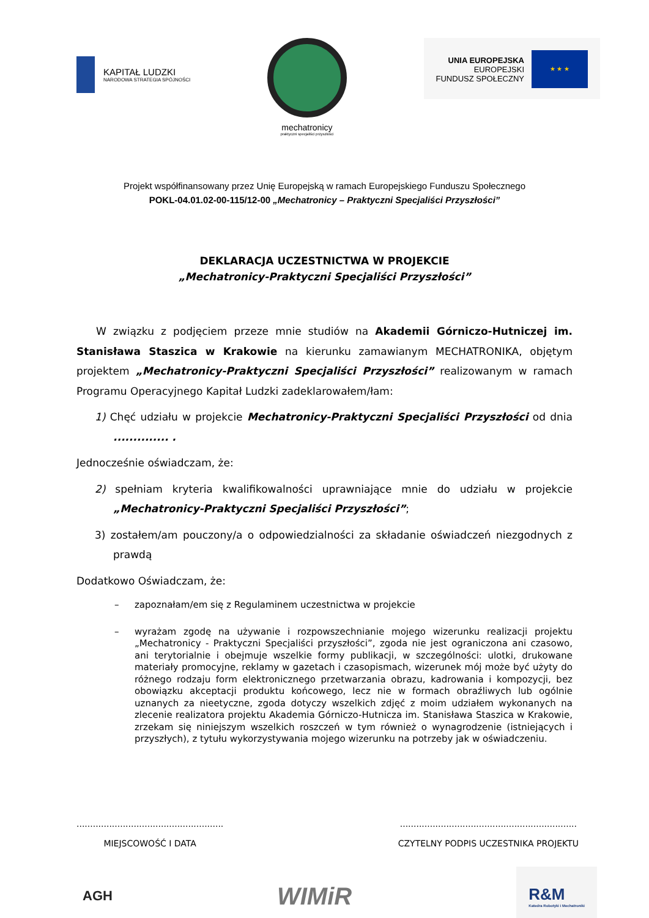KAPITAŁ LUDZKI
NARODOWA STRATEGIA SPÓJNOŚCI
mechatronicy
praktyczni specjaliści przyszłości
UNIA EUROPEJSKA
EUROPEJSKI
FUNDUSZ SPOŁECZNY
★ ★ ★
Projekt współfinansowany przez Unię Europejską w ramach Europejskiego Funduszu Społecznego
POKL-04.01.02-00-115/12-00 „Mechatronicy – Praktyczni Specjaliści Przyszłości”
DEKLARACJA UCZESTNICTWA W PROJEKCIE
„Mechatronicy-Praktyczni Specjaliści Przyszłości”
W związku z podjęciem przeze mnie studiów na Akademii Górniczo-Hutniczej im. Stanisława Staszica w Krakowie na kierunku zamawianym MECHATRONIKA, objętym projektem „Mechatronicy-Praktyczni Specjaliści Przyszłości” realizowanym w ramach Programu Operacyjnego Kapitał Ludzki zadeklarowałem/łam:
1) Chęć udziału w projekcie Mechatronicy-Praktyczni Specjaliści Przyszłości od dnia .............. .
Jednocześnie oświadczam, że:
2) spełniam kryteria kwalifikowalności uprawniające mnie do udziału w projekcie „Mechatronicy-Praktyczni Specjaliści Przyszłości”;
3) zostałem/am pouczony/a o odpowiedzialności za składanie oświadczeń niezgodnych z prawdą
Dodatkowo Oświadczam, że:
– zapoznałam/em się z Regulaminem uczestnictwa w projekcie
– wyrażam zgodę na używanie i rozpowszechnianie mojego wizerunku realizacji projektu „Mechatronicy - Praktyczni Specjaliści przyszłości”, zgoda nie jest ograniczona ani czasowo, ani terytorialnie i obejmuje wszelkie formy publikacji, w szczególności: ulotki, drukowane materiały promocyjne, reklamy w gazetach i czasopismach, wizerunek mój może być użyty do różnego rodzaju form elektronicznego przetwarzania obrazu, kadrowania i kompozycji, bez obowiązku akceptacji produktu końcowego, lecz nie w formach obraźliwych lub ogólnie uznanych za nieetyczne, zgoda dotyczy wszelkich zdjęć z moim udziałem wykonanych na zlecenie realizatora projektu Akademia Górniczo-Hutnicza im. Stanisława Staszica w Krakowie, zrzekam się niniejszym wszelkich roszczeń w tym również o wynagrodzenie (istniejących i przyszłych), z tytułu wykorzystywania mojego wizerunku na potrzeby jak w oświadczeniu.
......................................................
MIEJSCOWOŚĆ I DATA
.................................................................
CZYTELNY PODPIS UCZESTNIKA PROJEKTU
AGH
WIMiR
R&M
Katedra Robotyki i Mechatroniki